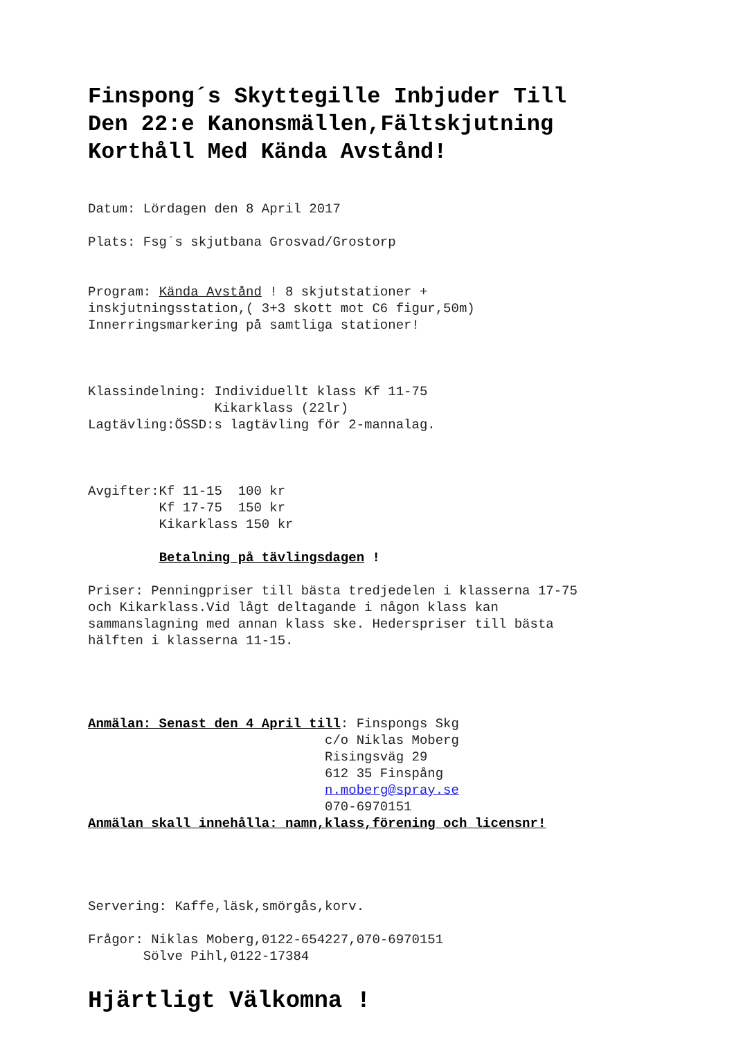Finspong´s Skyttegille Inbjuder Till
Den 22:e Kanonsmällen,Fältskjutning
Korthåll Med Kända Avstånd!
Datum: Lördagen den 8 April 2017
Plats: Fsg´s skjutbana Grosvad/Grostorp
Program: Kända Avstånd ! 8 skjutstationer + inskjutningsstation,( 3+3 skott mot C6 figur,50m) Innerringsmarkering på samtliga stationer!
Klassindelning: Individuellt klass Kf 11-75 Kikarklass (22lr) Lagtävling:ÖSSD:s lagtävling för 2-mannalag.
Avgifter:Kf 11-15 100 kr Kf 17-75 150 kr Kikarklass 150 kr
Betalning på tävlingsdagen !
Priser: Penningpriser till bästa tredjedelen i klasserna 17-75 och Kikarklass.Vid lågt deltagande i någon klass kan sammanslagning med annan klass ske. Hederspriser till bästa hälften i klasserna 11-15.
Anmälan: Senast den 4 April till: Finspongs Skg c/o Niklas Moberg Risingsväg 29 612 35 Finspång n.moberg@spray.se 070-6970151 Anmälan skall innehålla: namn,klass,förening och licensnr!
Servering: Kaffe,läsk,smörgås,korv.
Frågor: Niklas Moberg,0122-654227,070-6970151 Sölve Pihl,0122-17384
Hjärtligt Välkomna !